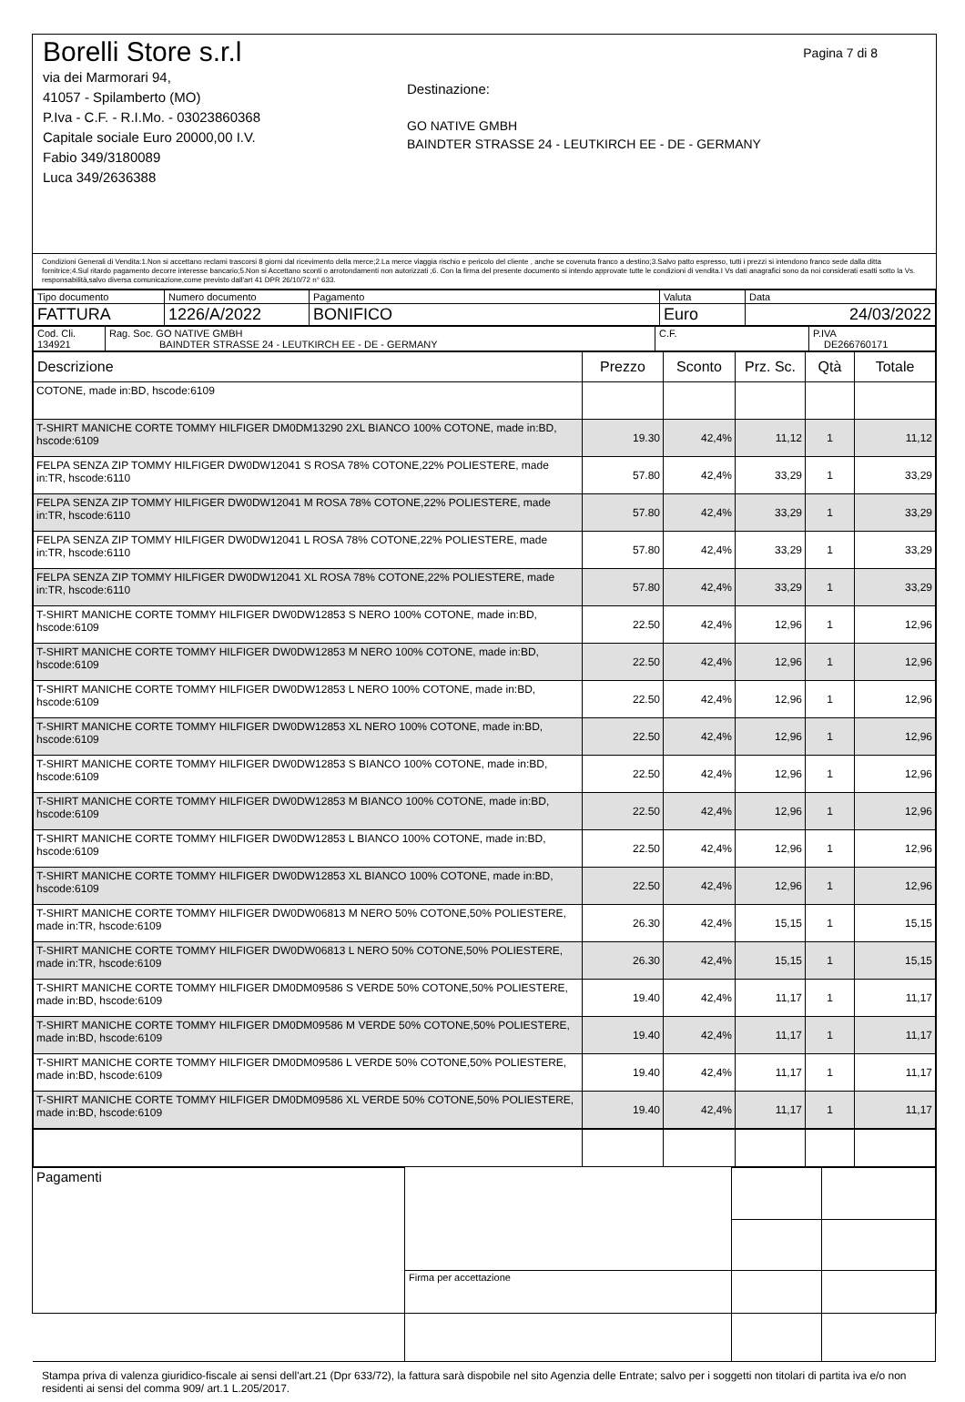Pagina 7 di 8
Borelli Store s.r.l
via dei Marmorari 94,
41057 - Spilamberto (MO)
P.Iva - C.F. - R.I.Mo. - 03023860368
Capitale sociale Euro 20000,00 I.V.
Fabio 349/3180089
Luca 349/2636388
Destinazione:
GO NATIVE GMBH
BAINDTER STRASSE 24 - LEUTKIRCH EE - DE - GERMANY
Condizioni Generali di Vendita:1.Non si accettano reclami trascorsi 8 giorni dal ricevimento della merce;2.La merce viaggia rischio e pericolo del cliente , anche se covenuta franco a destino;3.Salvo patto espresso, tutti i prezzi si intendono franco sede dalla ditta fornitrice;4.Sul ritardo pagamento decorre interesse bancario;5.Non si Accettano sconti o arrotondamenti non autorizzati ;6. Con la firma del presente documento si intendo approvate tutte le condizioni di vendita.I Vs dati anagrafici sono da noi considerati esatti sotto la Vs. responsabilità,salvo diversa comunicazione,come previsto dall'art 41 DPR 26/10/72 n° 633.
| Tipo documento | Numero documento | Pagamento | Valuta | Data |
| FATTURA | 1226/A/2022 | BONIFICO | Euro | 24/03/2022 |
| Cod. Cli. 134921 | Rag. Soc. GO NATIVE GMBH BAINDTER STRASSE 24 - LEUTKIRCH EE - DE - GERMANY | C.F. | P.IVA DE266760171 |
| Descrizione | Prezzo | Sconto | Prz. Sc. | Qtà | Totale |
| --- | --- | --- | --- | --- | --- |
| COTONE, made in:BD, hscode:6109 | | | | | |
| T-SHIRT MANICHE CORTE TOMMY HILFIGER DM0DM13290 2XL BIANCO 100% COTONE, made in:BD, hscode:6109 | 19.30 | 42,4% | 11,12 | 1 | 11,12 |
| FELPA SENZA ZIP TOMMY HILFIGER DW0DW12041 S ROSA 78% COTONE,22% POLIESTERE, made in:TR, hscode:6110 | 57.80 | 42,4% | 33,29 | 1 | 33,29 |
| FELPA SENZA ZIP TOMMY HILFIGER DW0DW12041 M ROSA 78% COTONE,22% POLIESTERE, made in:TR, hscode:6110 | 57.80 | 42,4% | 33,29 | 1 | 33,29 |
| FELPA SENZA ZIP TOMMY HILFIGER DW0DW12041 L ROSA 78% COTONE,22% POLIESTERE, made in:TR, hscode:6110 | 57.80 | 42,4% | 33,29 | 1 | 33,29 |
| FELPA SENZA ZIP TOMMY HILFIGER DW0DW12041 XL ROSA 78% COTONE,22% POLIESTERE, made in:TR, hscode:6110 | 57.80 | 42,4% | 33,29 | 1 | 33,29 |
| T-SHIRT MANICHE CORTE TOMMY HILFIGER DW0DW12853 S NERO 100% COTONE, made in:BD, hscode:6109 | 22.50 | 42,4% | 12,96 | 1 | 12,96 |
| T-SHIRT MANICHE CORTE TOMMY HILFIGER DW0DW12853 M NERO 100% COTONE, made in:BD, hscode:6109 | 22.50 | 42,4% | 12,96 | 1 | 12,96 |
| T-SHIRT MANICHE CORTE TOMMY HILFIGER DW0DW12853 L NERO 100% COTONE, made in:BD, hscode:6109 | 22.50 | 42,4% | 12,96 | 1 | 12,96 |
| T-SHIRT MANICHE CORTE TOMMY HILFIGER DW0DW12853 XL NERO 100% COTONE, made in:BD, hscode:6109 | 22.50 | 42,4% | 12,96 | 1 | 12,96 |
| T-SHIRT MANICHE CORTE TOMMY HILFIGER DW0DW12853 S BIANCO 100% COTONE, made in:BD, hscode:6109 | 22.50 | 42,4% | 12,96 | 1 | 12,96 |
| T-SHIRT MANICHE CORTE TOMMY HILFIGER DW0DW12853 M BIANCO 100% COTONE, made in:BD, hscode:6109 | 22.50 | 42,4% | 12,96 | 1 | 12,96 |
| T-SHIRT MANICHE CORTE TOMMY HILFIGER DW0DW12853 L BIANCO 100% COTONE, made in:BD, hscode:6109 | 22.50 | 42,4% | 12,96 | 1 | 12,96 |
| T-SHIRT MANICHE CORTE TOMMY HILFIGER DW0DW12853 XL BIANCO 100% COTONE, made in:BD, hscode:6109 | 22.50 | 42,4% | 12,96 | 1 | 12,96 |
| T-SHIRT MANICHE CORTE TOMMY HILFIGER DW0DW06813 M NERO 50% COTONE,50% POLIESTERE, made in:TR, hscode:6109 | 26.30 | 42,4% | 15,15 | 1 | 15,15 |
| T-SHIRT MANICHE CORTE TOMMY HILFIGER DW0DW06813 L NERO 50% COTONE,50% POLIESTERE, made in:TR, hscode:6109 | 26.30 | 42,4% | 15,15 | 1 | 15,15 |
| T-SHIRT MANICHE CORTE TOMMY HILFIGER DM0DM09586 S VERDE 50% COTONE,50% POLIESTERE, made in:BD, hscode:6109 | 19.40 | 42,4% | 11,17 | 1 | 11,17 |
| T-SHIRT MANICHE CORTE TOMMY HILFIGER DM0DM09586 M VERDE 50% COTONE,50% POLIESTERE, made in:BD, hscode:6109 | 19.40 | 42,4% | 11,17 | 1 | 11,17 |
| T-SHIRT MANICHE CORTE TOMMY HILFIGER DM0DM09586 L VERDE 50% COTONE,50% POLIESTERE, made in:BD, hscode:6109 | 19.40 | 42,4% | 11,17 | 1 | 11,17 |
| T-SHIRT MANICHE CORTE TOMMY HILFIGER DM0DM09586 XL VERDE 50% COTONE,50% POLIESTERE, made in:BD, hscode:6109 | 19.40 | 42,4% | 11,17 | 1 | 11,17 |
| Pagamenti | | | |
| | Firma per accettazione | | |
Stampa priva di valenza giuridico-fiscale ai sensi dell'art.21 (Dpr 633/72), la fattura sarà dispobile nel sito Agenzia delle Entrate; salvo per i soggetti non titolari di partita iva e/o non residenti ai sensi del comma 909/ art.1 L.205/2017.